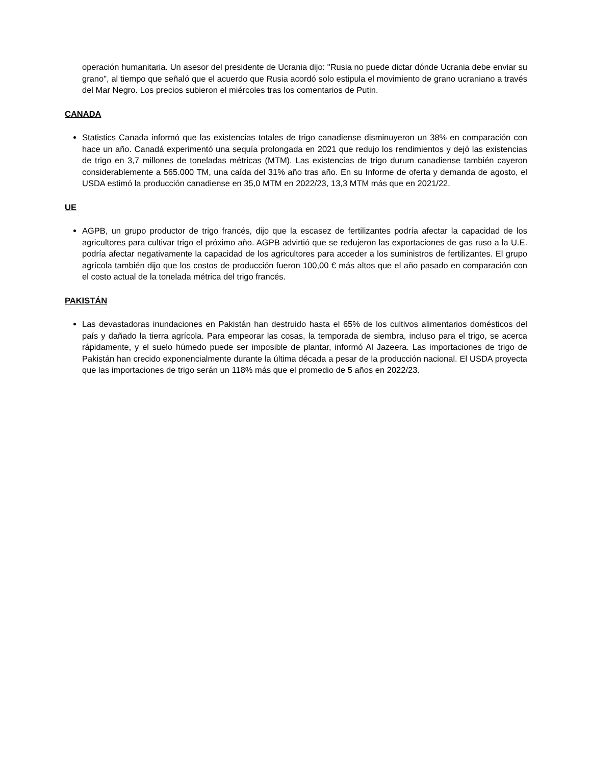operación humanitaria. Un asesor del presidente de Ucrania dijo: "Rusia no puede dictar dónde Ucrania debe enviar su grano", al tiempo que señaló que el acuerdo que Rusia acordó solo estipula el movimiento de grano ucraniano a través del Mar Negro. Los precios subieron el miércoles tras los comentarios de Putin.
CANADA
Statistics Canada informó que las existencias totales de trigo canadiense disminuyeron un 38% en comparación con hace un año. Canadá experimentó una sequía prolongada en 2021 que redujo los rendimientos y dejó las existencias de trigo en 3,7 millones de toneladas métricas (MTM). Las existencias de trigo durum canadiense también cayeron considerablemente a 565.000 TM, una caída del 31% año tras año. En su Informe de oferta y demanda de agosto, el USDA estimó la producción canadiense en 35,0 MTM en 2022/23, 13,3 MTM más que en 2021/22.
UE
AGPB, un grupo productor de trigo francés, dijo que la escasez de fertilizantes podría afectar la capacidad de los agricultores para cultivar trigo el próximo año. AGPB advirtió que se redujeron las exportaciones de gas ruso a la U.E. podría afectar negativamente la capacidad de los agricultores para acceder a los suministros de fertilizantes. El grupo agrícola también dijo que los costos de producción fueron 100,00 € más altos que el año pasado en comparación con el costo actual de la tonelada métrica del trigo francés.
PAKISTÁN
Las devastadoras inundaciones en Pakistán han destruido hasta el 65% de los cultivos alimentarios domésticos del país y dañado la tierra agrícola. Para empeorar las cosas, la temporada de siembra, incluso para el trigo, se acerca rápidamente, y el suelo húmedo puede ser imposible de plantar, informó Al Jazeera. Las importaciones de trigo de Pakistán han crecido exponencialmente durante la última década a pesar de la producción nacional. El USDA proyecta que las importaciones de trigo serán un 118% más que el promedio de 5 años en 2022/23.